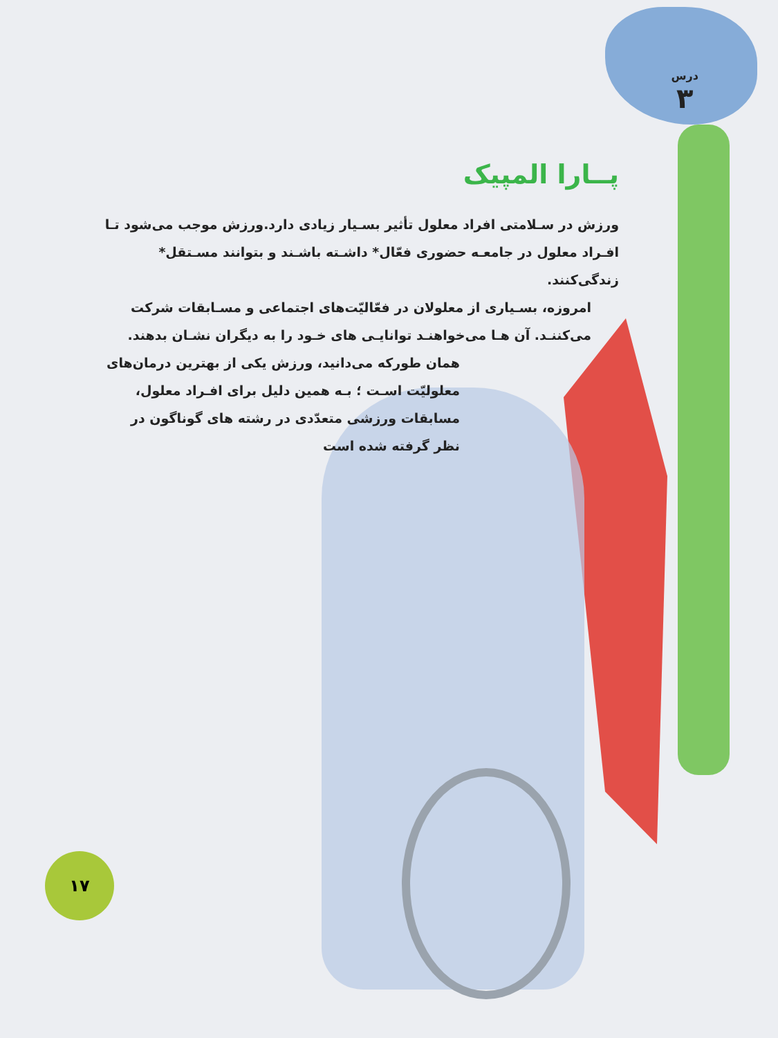درس
۳
پــارا المپیک
ورزش در سـلامتی افراد معلول تأثیر بسـیار زیادی دارد.ورزش موجب می‌شود تـا افـراد معلول در جامعـه حضوری فعّال* داشـته باشـند و بتوانند مسـتقل* زندگی‌کنند.
امروزه، بسـیاری از معلولان در فعّالیّت‌های اجتماعی و مسـابقات شرکت می‌کننـد. آن هـا می‌خواهنـد توانایـی های خـود را به دیگران نشـان بدهند.
همان طورکه می‌دانید، ورزش یکی از بهترین درمان‌های معلولیّت اسـت ؛ بـه همین دلیل برای افـراد معلول، مسابقات ورزشی متعدّدی در رشته های گوناگون در نظر گرفته شده است
۱۷